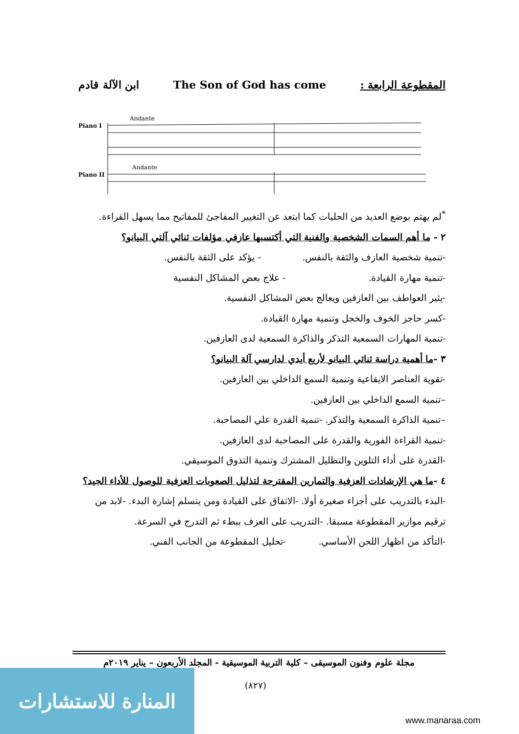المقطوعة الرابعة : The Son of God has come ابن الآلة قادم
Piano I
Piano II
Andante
Andante
<sup>*</sup> لم يهتم بوضع العديد من الحليات كما ابتعد عن التغيير المفاجئ للمفاتيح مما يسهل القراءة.
٢ - ما أهم السمات الشخصية والفنية التي أكتسبها عازفي مؤلفات ثنائي آلتي البيانو؟
-تنمية شخصية العازف والثقة بالنفس. - يؤكد على الثقة بالنفس.
-تنمية مهارة القيادة. - علاج بعض المشاكل النفسية
-يثير العواطف بين العازفين ويعالج بعض المشاكل النفسية.
-كسر حاجز الخوف والخجل وتنمية مهارة القيادة.
-تنمية المهارات السمعية التذكر والذاكرة السمعية لدى العازفين.
٣ -ما أهمية دراسة ثنائي البيانو لأربع أيدي لدارسي آلة البيانو؟
-تقوية العناصر الايقاعية وتنمية السمع الداخلي بين العازفين.
–تنمية السمع الداخلي بين العازفين.
–تنمية الذاكرة السمعية والتذكر. -تنمية القدرة علي المصاحبة.
-تنمية القراءة الفورية والقدرة على المصاحبة لدى العازفين.
-القدرة على أداء التلوين والتظليل المشترك وتنمية التذوق الموسيقي.
٤ -ما هي الإرشادات العزفية والتمارين المقترحة لتذليل الصعوبات العزفية للوصول للأداء الجيد؟ -البدء بالتدريب على أجزاء صغيرة أولا. -الاتفاق على القيادة ومن يتسلم إشارة البدء. -لابد من ترقيم موازير المقطوعة مسبقا. -التدريب على العزف ببطء ثم التدرج في السرعة.
-التأكد من اظهار اللحن الأساسي. -تحليل المقطوعة من الجانب الفني.
مجلة علوم وفنون الموسيقى – كلية التربية الموسيقية - المجلد الأربعون – يناير ٢٠١٩م
(٨٢٧)
المنارة للاستشارات
www.manaraa.com